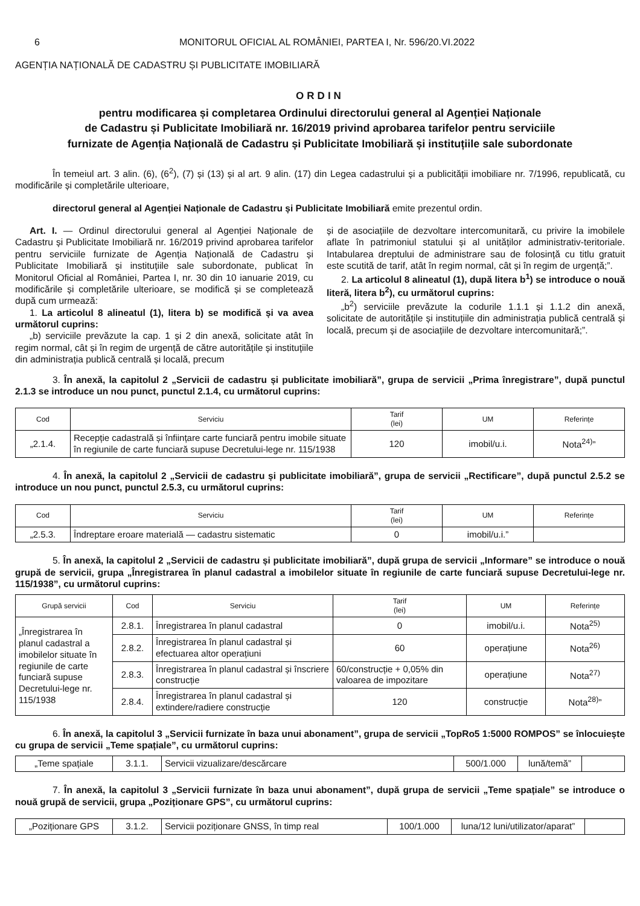6 MONITORUL OFICIAL AL ROMÂNIEI, PARTEA I, Nr. 596/20.VI.2022
AGENȚIA NAȚIONALĂ DE CADASTRU ȘI PUBLICITATE IMOBILIARĂ
ORDIN
pentru modificarea și completarea Ordinului directorului general al Agenției Naționale
de Cadastru și Publicitate Imobiliară nr. 16/2019 privind aprobarea tarifelor pentru serviciile
furnizate de Agenția Națională de Cadastru și Publicitate Imobiliară și instituțiile sale subordonate
În temeiul art. 3 alin. (6), (6<sup>2</sup>), (7) și (13) și al art. 9 alin. (17) din Legea cadastrului și a publicității imobiliare nr. 7/1996, republicată, cu modificările și completările ulterioare,
directorul general al Agenției Naționale de Cadastru și Publicitate Imobiliară emite prezentul ordin.
Art. I. — Ordinul directorului general al Agenției Naționale de Cadastru și Publicitate Imobiliară nr. 16/2019 privind aprobarea tarifelor pentru serviciile furnizate de Agenția Națională de Cadastru și Publicitate Imobiliară și instituțiile sale subordonate, publicat în Monitorul Oficial al României, Partea I, nr. 30 din 10 ianuarie 2019, cu modificările și completările ulterioare, se modifică și se completează după cum urmează:
1. La articolul 8 alineatul (1), litera b) se modifică și va avea următorul cuprins:
„b) serviciile prevăzute la cap. 1 și 2 din anexă, solicitate atât în regim normal, cât și în regim de urgență de către autoritățile și instituțiile din administrația publică centrală și locală, precum
și de asociațiile de dezvoltare intercomunitară, cu privire la imobilele aflate în patrimoniul statului și al unităților administrativ-teritoriale. Intabularea dreptului de administrare sau de folosință cu titlu gratuit este scutită de tarif, atât în regim normal, cât și în regim de urgență;”.
2. La articolul 8 alineatul (1), după litera b<sup>1</sup>) se introduce o nouă literă, litera b<sup>2</sup>), cu următorul cuprins:
„b<sup>2</sup>) serviciile prevăzute la codurile 1.1.1 și 1.1.2 din anexă, solicitate de autoritățile și instituțiile din administrația publică centrală și locală, precum și de asociațiile de dezvoltare intercomunitară;”.
3. În anexă, la capitolul 2 „Servicii de cadastru și publicitate imobiliară”, grupa de servicii „Prima înregistrare”, după punctul 2.1.3 se introduce un nou punct, punctul 2.1.4, cu următorul cuprins:
| Cod | Serviciu | Tarif (lei) | UM | Referințe |
| --- | --- | --- | --- | --- |
| „2.1.4. | Recepție cadastrală și înființare carte funciară pentru imobile situate în regiunile de carte funciară supuse Decretului-lege nr. 115/1938 | 120 | imobil/u.i. | Nota<sup>24)</sup>” |
4. În anexă, la capitolul 2 „Servicii de cadastru și publicitate imobiliară”, grupa de servicii „Rectificare”, după punctul 2.5.2 se introduce un nou punct, punctul 2.5.3, cu următorul cuprins:
| Cod | Serviciu | Tarif (lei) | UM | Referințe |
| --- | --- | --- | --- | --- |
| „2.5.3. | Îndreptare eroare materială — cadastru sistematic | 0 | imobil/u.i.” | |
5. În anexă, la capitolul 2 „Servicii de cadastru și publicitate imobiliară”, după grupa de servicii „Informare” se introduce o nouă grupă de servicii, grupa „Înregistrarea în planul cadastral a imobilelor situate în regiunile de carte funciară supuse Decretului-lege nr. 115/1938”, cu următorul cuprins:
| Grupă servicii | Cod | Serviciu | Tarif (lei) | UM | Referințe |
| --- | --- | --- | --- | --- | --- |
| „Înregistrarea în planul cadastral a imobilelor situate în regiunile de carte funciară supuse Decretului-lege nr. 115/1938 | 2.8.1. | Înregistrarea în planul cadastral | 0 | imobil/u.i. | Nota<sup>25)</sup> |
| | 2.8.2. | Înregistrarea în planul cadastral și efectuarea altor operațiuni | 60 | operațiune | Nota<sup>26)</sup> |
| | 2.8.3. | Înregistrarea în planul cadastral și înscriere construcție | 60/construcție + 0,05% din valoarea de impozitare | operațiune | Nota<sup>27)</sup> |
| | 2.8.4. | Înregistrarea în planul cadastral și extindere/radiere construcție | 120 | construcție | Nota<sup>28)</sup>” |
6. În anexă, la capitolul 3 „Servicii furnizate în baza unui abonament”, grupa de servicii „TopRo5 1:5000 ROMPOS” se înlocuiește cu grupa de servicii „Teme spațiale”, cu următorul cuprins:
| „Teme spațiale | 3.1.1. | Servicii vizualizare/descărcare | 500/1.000 | lună/temă” | |
7. În anexă, la capitolul 3 „Servicii furnizate în baza unui abonament”, după grupa de servicii „Teme spațiale” se introduce o nouă grupă de servicii, grupa „Poziționare GPS”, cu următorul cuprins:
| „Poziționare GPS | 3.1.2. | Servicii poziționare GNSS, în timp real | 100/1.000 | luna/12 luni/utilizator/aparat” | |